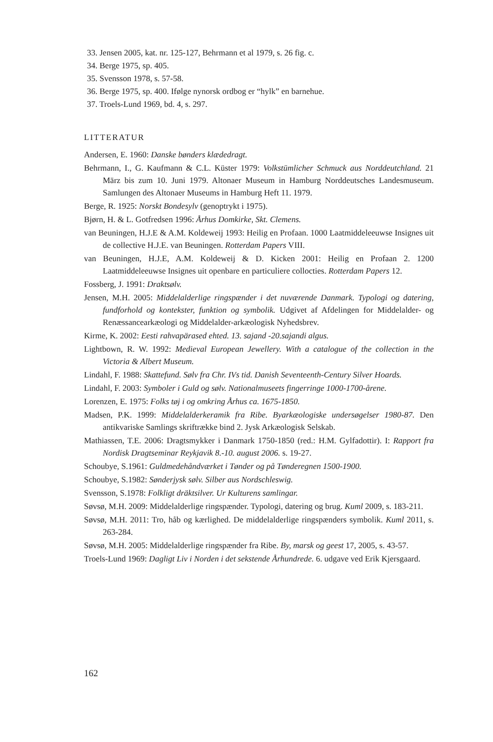33. Jensen 2005, kat. nr. 125-127, Behrmann et al 1979, s. 26 fig. c.
34. Berge 1975, sp. 405.
35. Svensson 1978, s. 57-58.
36. Berge 1975, sp. 400. Ifølge nynorsk ordbog er “hylk” en barnehue.
37. Troels-Lund 1969, bd. 4, s. 297.
LITTERATUR
Andersen, E. 1960: Danske bønders klædedragt.
Behrmann, I., G. Kaufmann & C.L. Küster 1979: Volkstümlicher Schmuck aus Norddeutchland. 21 März bis zum 10. Juni 1979. Altonaer Museum in Hamburg Norddeutsches Landesmuseum. Samlungen des Altonaer Museums in Hamburg Heft 11. 1979.
Berge, R. 1925: Norskt Bondesylv (genoptrykt i 1975).
Bjørn, H. & L. Gotfredsen 1996: Århus Domkirke, Skt. Clemens.
van Beuningen, H.J.E & A.M. Koldeweij 1993: Heilig en Profaan. 1000 Laatmiddeleeuwse Insignes uit de collective H.J.E. van Beuningen. Rotterdam Papers VIII.
van Beuningen, H.J.E, A.M. Koldeweij & D. Kicken 2001: Heilig en Profaan 2. 1200 Laatmiddeleeuwse Insignes uit openbare en particuliere collocties. Rotterdam Papers 12.
Fossberg, J. 1991: Draktsølv.
Jensen, M.H. 2005: Middelalderlige ringspænder i det nuværende Danmark. Typologi og datering, fundforhold og kontekster, funktion og symbolik. Udgivet af Afdelingen for Middelalder- og Renæssancearkæologi og Middelalder-arkæologisk Nyhedsbrev.
Kirme, K. 2002: Eesti rahvapärased ehted. 13. sajand -20.sajandi algus.
Lightbown, R. W. 1992: Medieval European Jewellery. With a catalogue of the collection in the Victoria & Albert Museum.
Lindahl, F. 1988: Skattefund. Sølv fra Chr. IVs tid. Danish Seventeenth-Century Silver Hoards.
Lindahl, F. 2003: Symboler i Guld og sølv. Nationalmuseets fingerringe 1000-1700-årene.
Lorenzen, E. 1975: Folks tøj i og omkring Århus ca. 1675-1850.
Madsen, P.K. 1999: Middelalderkeramik fra Ribe. Byarkæologiske undersøgelser 1980-87. Den antikvariske Samlings skriftrække bind 2. Jysk Arkæologisk Selskab.
Mathiassen, T.E. 2006: Dragtsmykker i Danmark 1750-1850 (red.: H.M. Gylfadottir). I: Rapport fra Nordisk Dragtseminar Reykjavik 8.-10. august 2006. s. 19-27.
Schoubye, S.1961: Guldmedehåndværket i Tønder og på Tønderegnen 1500-1900.
Schoubye, S.1982: Sønderjysk sølv. Silber aus Nordschleswig.
Svensson, S.1978: Folkligt dräktsilver. Ur Kulturens samlingar.
Søvsø, M.H. 2009: Middelalderlige ringspænder. Typologi, datering og brug. Kuml 2009, s. 183-211.
Søvsø, M.H. 2011: Tro, håb og kærlighed. De middelalderlige ringspænders symbolik. Kuml 2011, s. 263-284.
Søvsø, M.H. 2005: Middelalderlige ringspænder fra Ribe. By, marsk og geest 17, 2005, s. 43-57.
Troels-Lund 1969: Dagligt Liv i Norden i det sekstende Århundrede. 6. udgave ved Erik Kjersgaard.
162